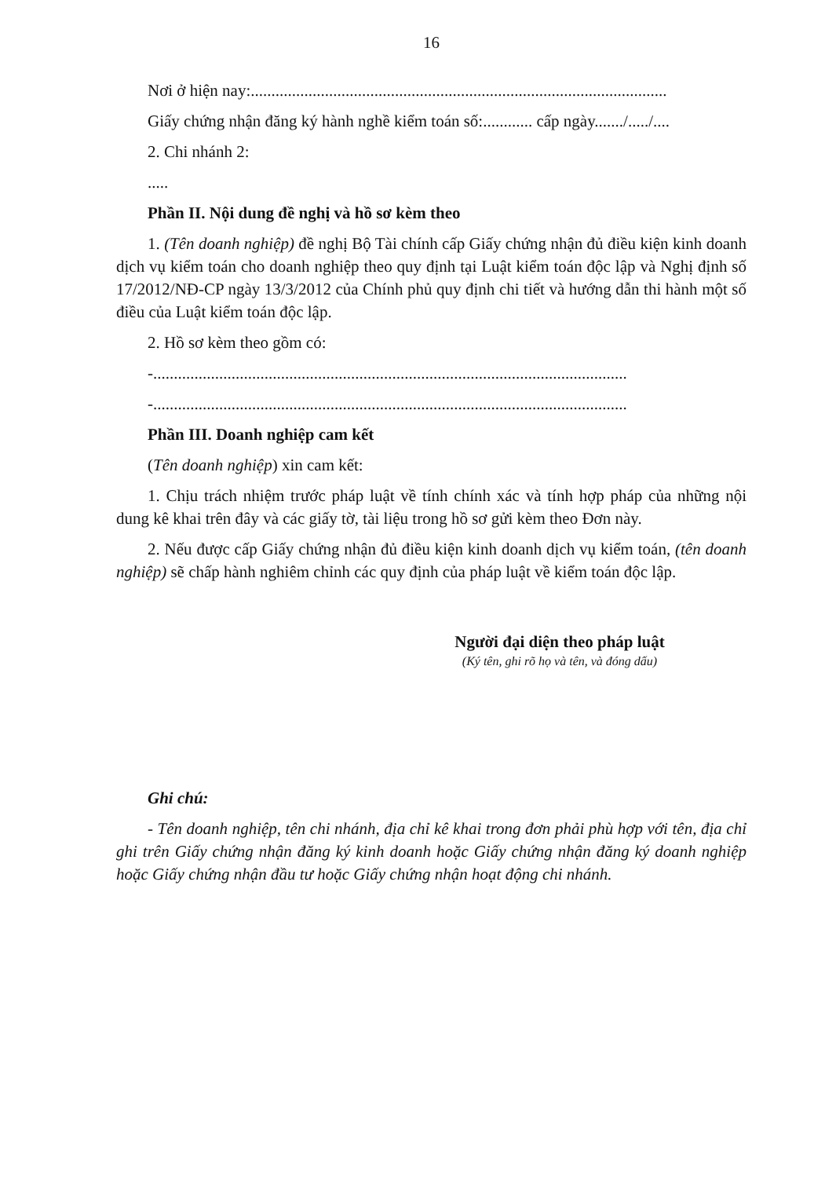16
Nơi ở hiện nay:.....................................................................................................
Giấy chứng nhận đăng ký hành nghề kiểm toán số:............ cấp ngày......./...../....
2. Chi nhánh 2:
.....
Phần II. Nội dung đề nghị và hồ sơ kèm theo
1. (Tên doanh nghiệp) đề nghị Bộ Tài chính cấp Giấy chứng nhận đủ điều kiện kinh doanh dịch vụ kiểm toán cho doanh nghiệp theo quy định tại Luật kiểm toán độc lập và Nghị định số 17/2012/NĐ-CP ngày 13/3/2012 của Chính phủ quy định chi tiết và hướng dẫn thi hành một số điều của Luật kiểm toán độc lập.
2. Hồ sơ kèm theo gồm có:
-...................................................................................................................
-...................................................................................................................
Phần III. Doanh nghiệp cam kết
(Tên doanh nghiệp) xin cam kết:
1. Chịu trách nhiệm trước pháp luật về tính chính xác và tính hợp pháp của những nội dung kê khai trên đây và các giấy tờ, tài liệu trong hồ sơ gửi kèm theo Đơn này.
2. Nếu được cấp Giấy chứng nhận đủ điều kiện kinh doanh dịch vụ kiểm toán, (tên doanh nghiệp) sẽ chấp hành nghiêm chỉnh các quy định của pháp luật về kiểm toán độc lập.
Người đại diện theo pháp luật
(Ký tên, ghi rõ họ và tên, và đóng dấu)
Ghi chú:
- Tên doanh nghiệp, tên chi nhánh, địa chỉ kê khai trong đơn phải phù hợp với tên, địa chỉ ghi trên Giấy chứng nhận đăng ký kinh doanh hoặc Giấy chứng nhận đăng ký doanh nghiệp hoặc Giấy chứng nhận đầu tư hoặc Giấy chứng nhận hoạt động chi nhánh.